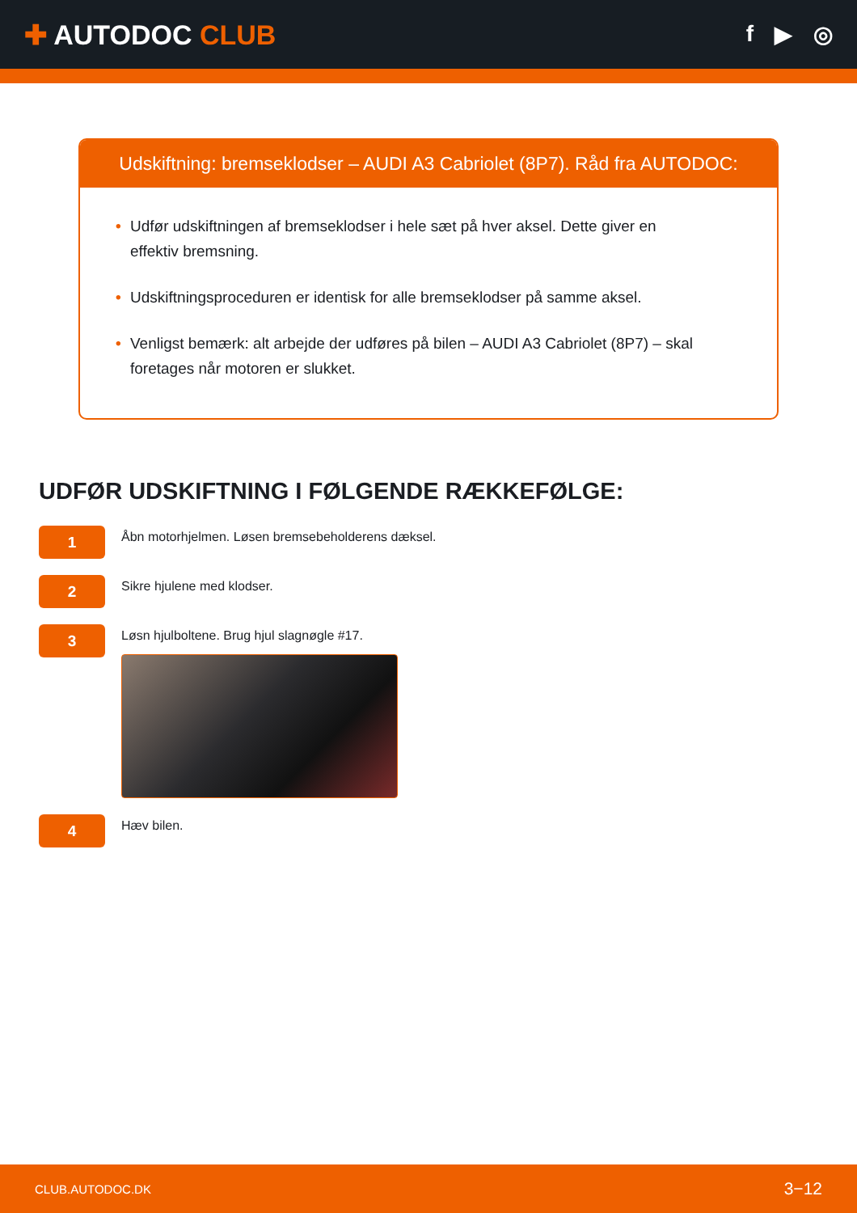✚ AUTODOC CLUB
f ▶ ◎
Udskiftning: bremseklodser – AUDI A3 Cabriolet (8P7). Råd fra AUTODOC:
• Udfør udskiftningen af bremseklodser i hele sæt på hver aksel. Dette giver en effektiv bremsning.
• Udskiftningsproceduren er identisk for alle bremseklodser på samme aksel.
• Venligst bemærk: alt arbejde der udføres på bilen – AUDI A3 Cabriolet (8P7) – skal foretages når motoren er slukket.
UDFØR UDSKIFTNING I FØLGENDE RÆKKEFØLGE:
1
Åbn motorhjelmen. Løsen bremsebeholderens dæksel.
2
Sikre hjulene med klodser.
3
Løsn hjulboltene. Brug hjul slagnøgle #17.
4
Hæv bilen.
CLUB.AUTODOC.DK 3−12